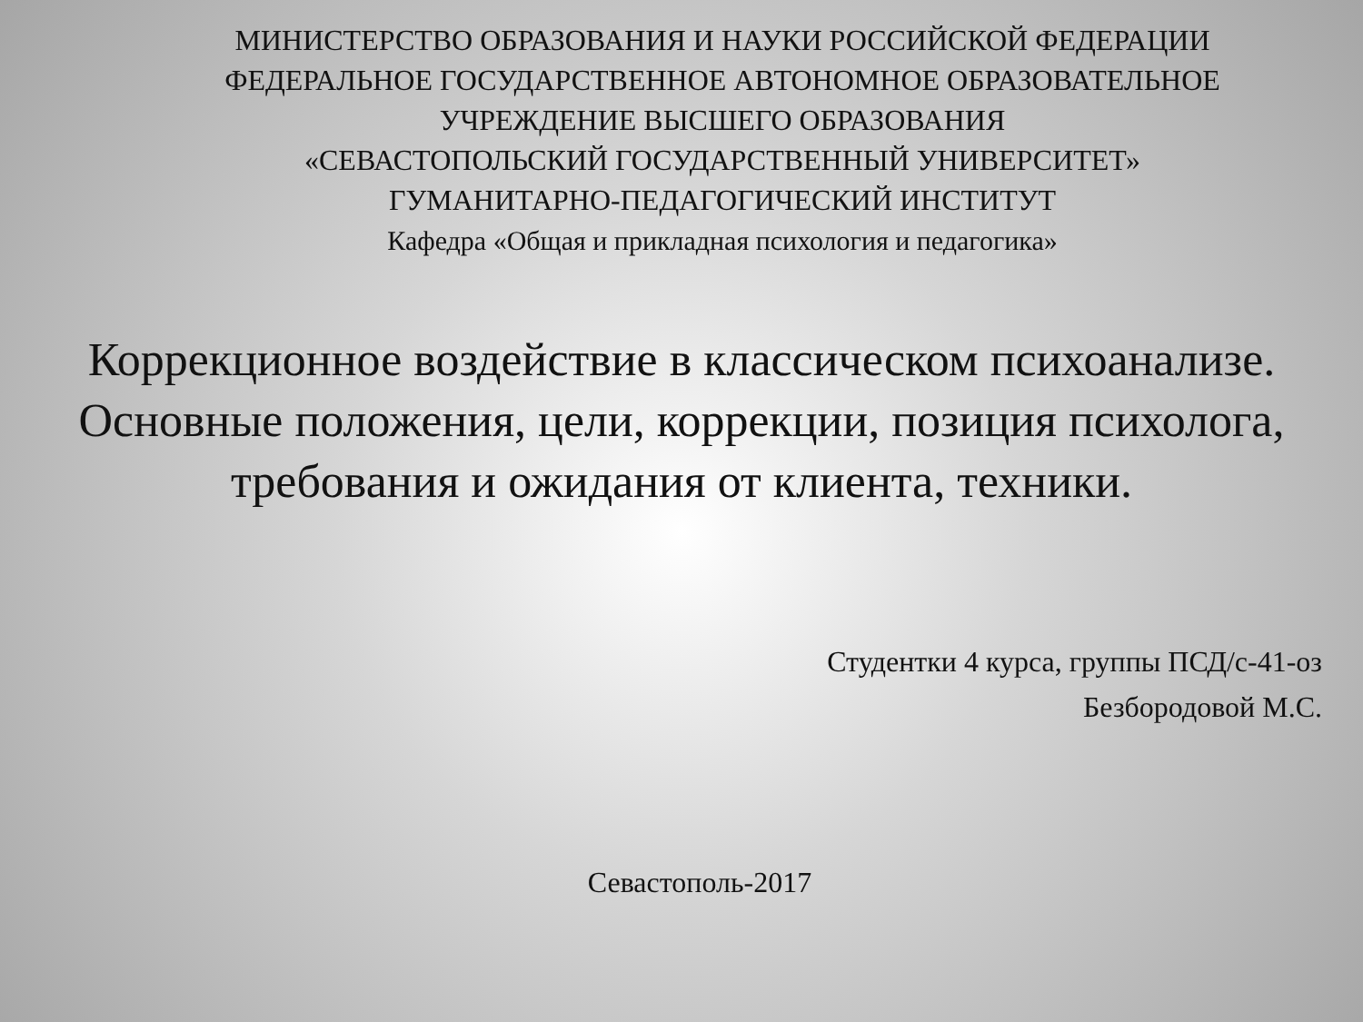МИНИСТЕРСТВО ОБРАЗОВАНИЯ И НАУКИ РОССИЙСКОЙ ФЕДЕРАЦИИ
ФЕДЕРАЛЬНОЕ ГОСУДАРСТВЕННОЕ АВТОНОМНОЕ ОБРАЗОВАТЕЛЬНОЕ
УЧРЕЖДЕНИЕ ВЫСШЕГО ОБРАЗОВАНИЯ
«СЕВАСТОПОЛЬСКИЙ ГОСУДАРСТВЕННЫЙ УНИВЕРСИТЕТ»
ГУМАНИТАРНО-ПЕДАГОГИЧЕСКИЙ ИНСТИТУТ
Кафедра «Общая и прикладная психология и педагогика»
Коррекционное воздействие в классическом психоанализе. Основные положения, цели, коррекции, позиция психолога, требования и ожидания от клиента, техники.
Студентки 4 курса, группы ПСД/с-41-оз
Безбородовой М.С.
Севастополь-2017